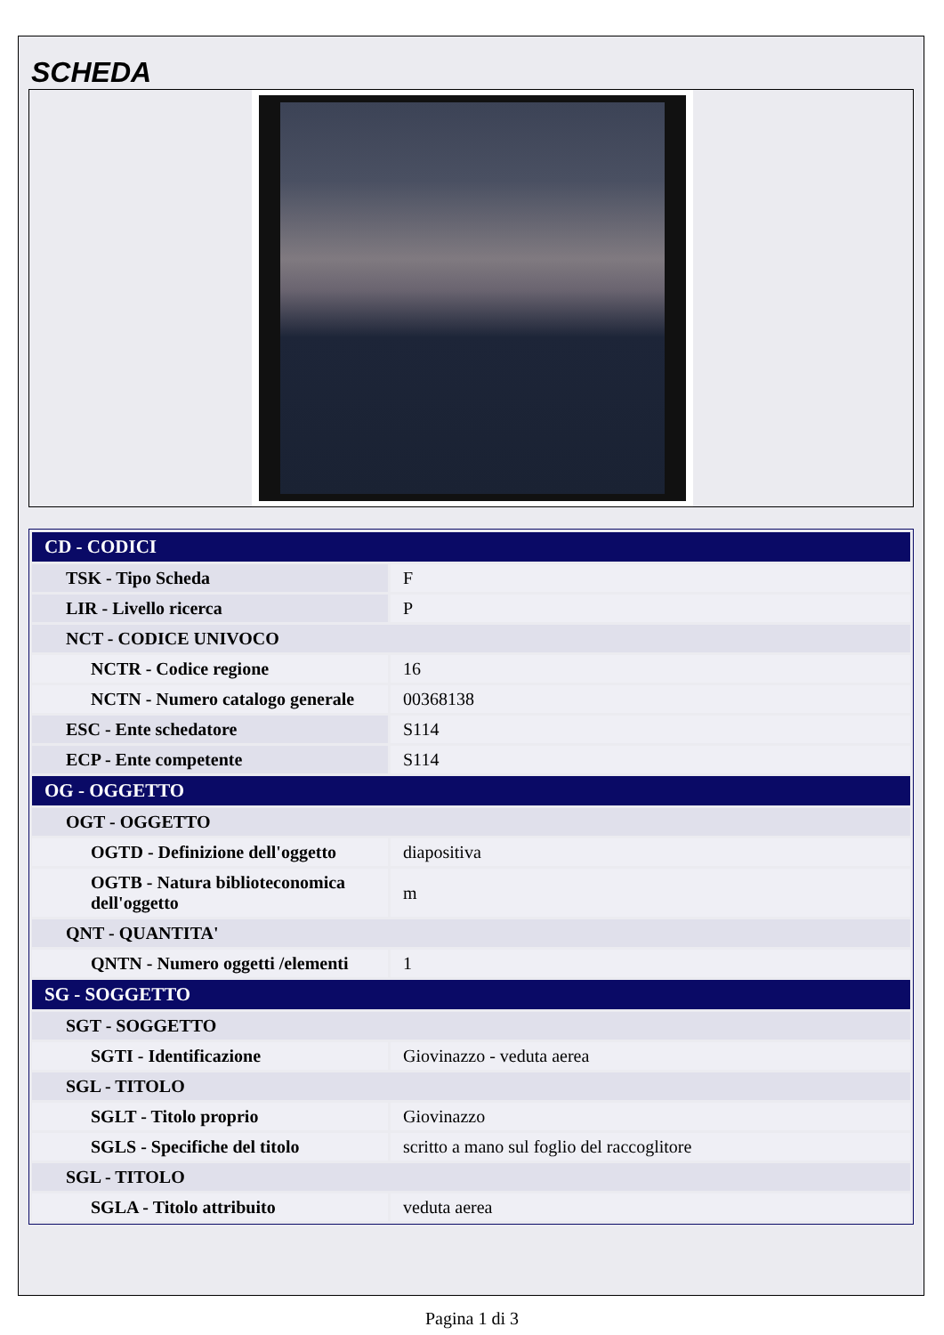SCHEDA
| CD - CODICI | |
| TSK - Tipo Scheda | F |
| LIR - Livello ricerca | P |
| NCT - CODICE UNIVOCO | |
| NCTR - Codice regione | 16 |
| NCTN - Numero catalogo generale | 00368138 |
| ESC - Ente schedatore | S114 |
| ECP - Ente competente | S114 |
| OG - OGGETTO | |
| OGT - OGGETTO | |
| OGTD - Definizione dell'oggetto | diapositiva |
| OGTB - Natura biblioteconomica dell'oggetto | m |
| QNT - QUANTITA' | |
| QNTN - Numero oggetti /elementi | 1 |
| SG - SOGGETTO | |
| SGT - SOGGETTO | |
| SGTI - Identificazione | Giovinazzo - veduta aerea |
| SGL - TITOLO | |
| SGLT - Titolo proprio | Giovinazzo |
| SGLS - Specifiche del titolo | scritto a mano sul foglio del raccoglitore |
| SGL - TITOLO | |
| SGLA - Titolo attribuito | veduta aerea |
Pagina 1 di 3